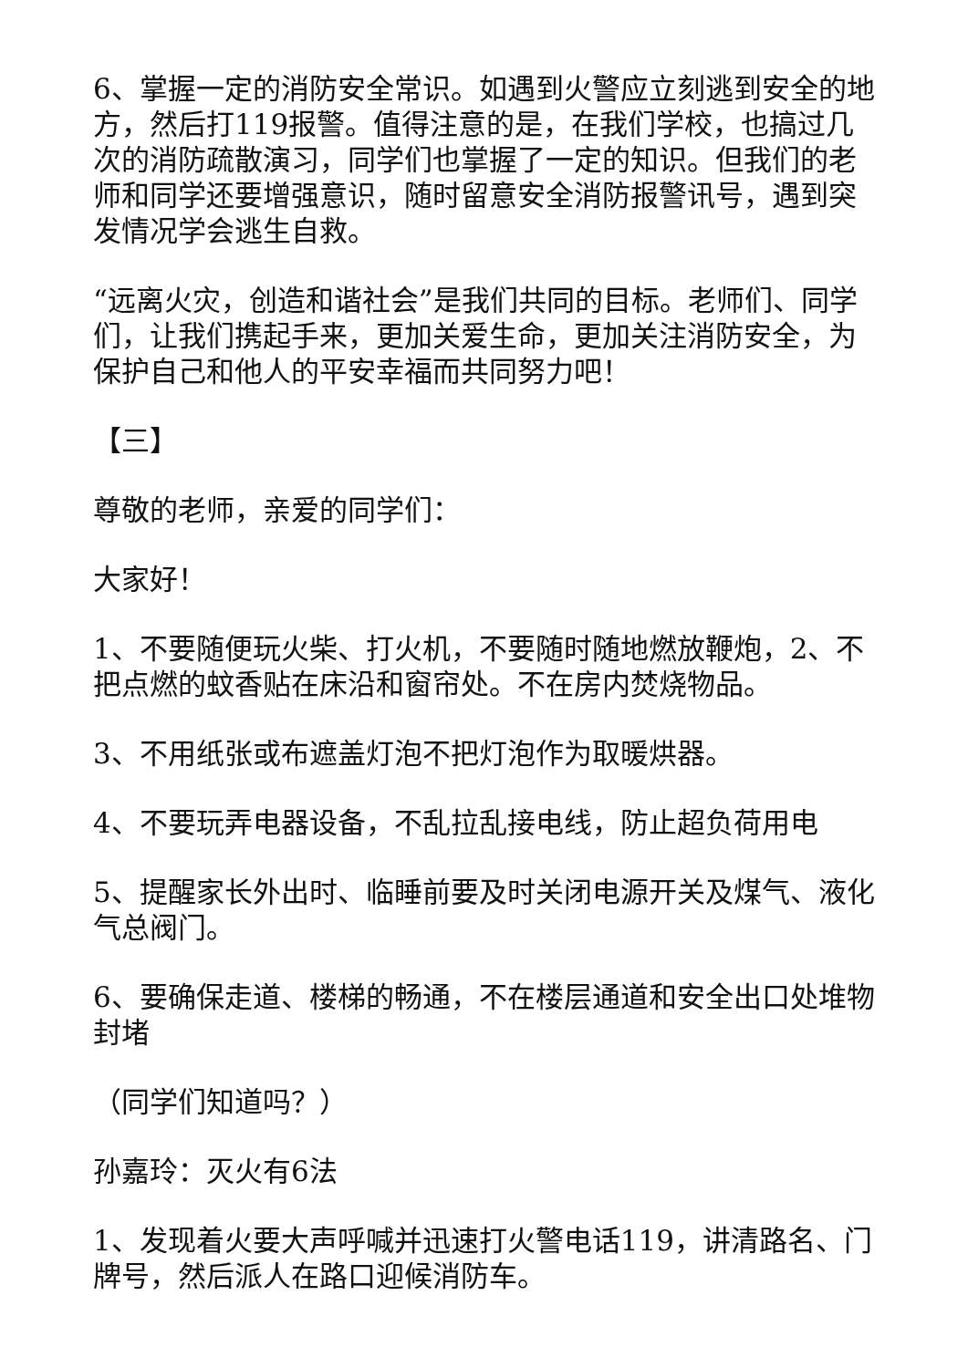6、掌握一定的消防安全常识。如遇到火警应立刻逃到安全的地方，然后打119报警。值得注意的是，在我们学校，也搞过几次的消防疏散演习，同学们也掌握了一定的知识。但我们的老师和同学还要增强意识，随时留意安全消防报警讯号，遇到突发情况学会逃生自救。
“远离火灾，创造和谐社会”是我们共同的目标。老师们、同学们，让我们携起手来，更加关爱生命，更加关注消防安全，为保护自己和他人的平安幸福而共同努力吧！
【三】
尊敬的老师，亲爱的同学们：
大家好！
1、不要随便玩火柴、打火机，不要随时随地燃放鞭炮，2、不把点燃的蚊香贴在床沿和窗帘处。不在房内焚烧物品。
3、不用纸张或布遮盖灯泡不把灯泡作为取暖烘器。
4、不要玩弄电器设备，不乱拉乱接电线，防止超负荷用电
5、提醒家长外出时、临睡前要及时关闭电源开关及煤气、液化气总阀门。
6、要确保走道、楼梯的畅通，不在楼层通道和安全出口处堆物封堵
（同学们知道吗？）
孙嘉玲：灭火有6法
1、发现着火要大声呼喊并迅速打火警电话119，讲清路名、门牌号，然后派人在路口迎候消防车。